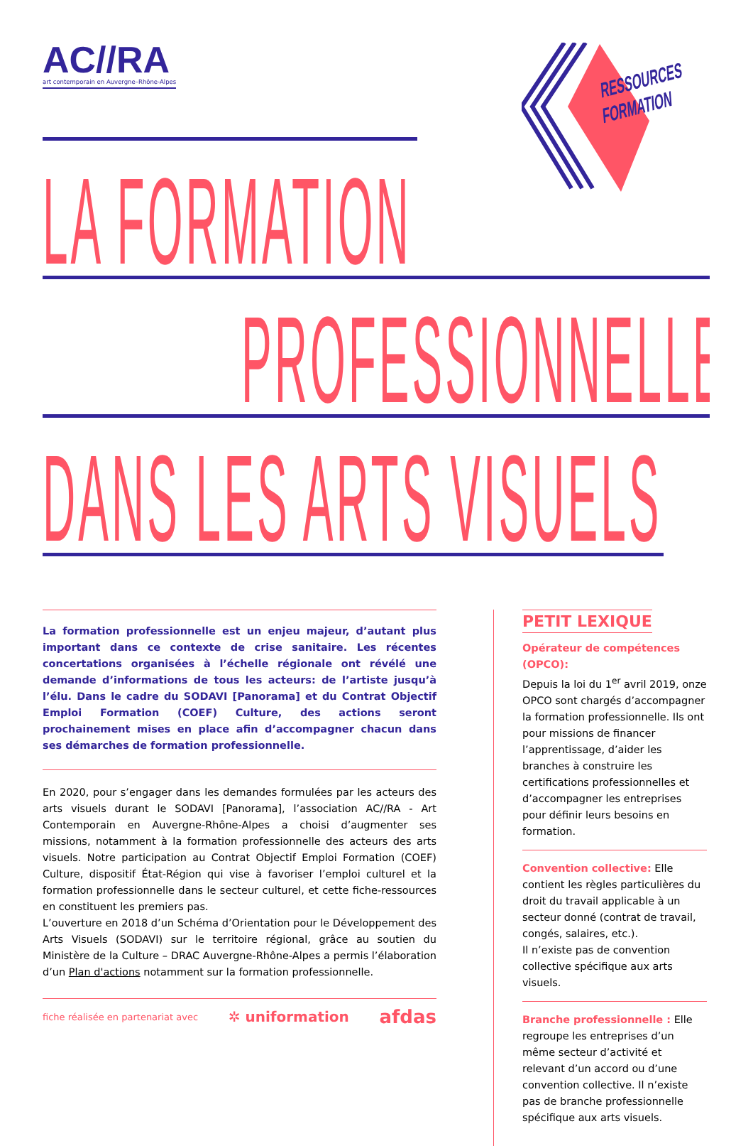AC//RA
art contemporain en Auvergne–Rhône-Alpes
RESSOURCES
FORMATION
LA FORMATION
PROFESSIONNELLE
DANS LES ARTS VISUELS
La formation professionnelle est un enjeu majeur, d’autant plus important dans ce contexte de crise sanitaire. Les récentes concertations organisées à l’échelle régionale ont révélé une demande d’informations de tous les acteurs: de l’artiste jusqu’à l’élu. Dans le cadre du SODAVI [Panorama] et du Contrat Objectif Emploi Formation (COEF) Culture, des actions seront prochainement mises en place afin d’accompagner chacun dans ses démarches de formation professionnelle.
En 2020, pour s’engager dans les demandes formulées par les acteurs des arts visuels durant le SODAVI [Panorama], l’association AC//RA - Art Contemporain en Auvergne-Rhône-Alpes a choisi d’augmenter ses missions, notamment à la formation professionnelle des acteurs des arts visuels. Notre participation au Contrat Objectif Emploi Formation (COEF) Culture, dispositif État-Région qui vise à favoriser l’emploi culturel et la formation professionnelle dans le secteur culturel, et cette fiche-ressources en constituent les premiers pas.
L’ouverture en 2018 d’un Schéma d’Orientation pour le Développement des Arts Visuels (SODAVI) sur le territoire régional, grâce au soutien du Ministère de la Culture – DRAC Auvergne-Rhône-Alpes a permis l’élaboration d’un Plan d'actions notamment sur la formation professionnelle.
fiche réalisée en partenariat avec ✲ uniformation afdas
PETIT LEXIQUE
Opérateur de compétences (OPCO):
Depuis la loi du 1<sup>er</sup> avril 2019, onze OPCO sont chargés d’accompagner la formation professionnelle. Ils ont pour missions de financer l’apprentissage, d’aider les branches à construire les certifications professionnelles et d’accompagner les entreprises pour définir leurs besoins en formation.
Convention collective: Elle contient les règles particulières du droit du travail applicable à un secteur donné (contrat de travail, congés, salaires, etc.).
Il n’existe pas de convention collective spécifique aux arts visuels.
Branche professionnelle : Elle regroupe les entreprises d’un même secteur d’activité et relevant d’un accord ou d’une convention collective. Il n’existe pas de branche professionnelle spécifique aux arts visuels.